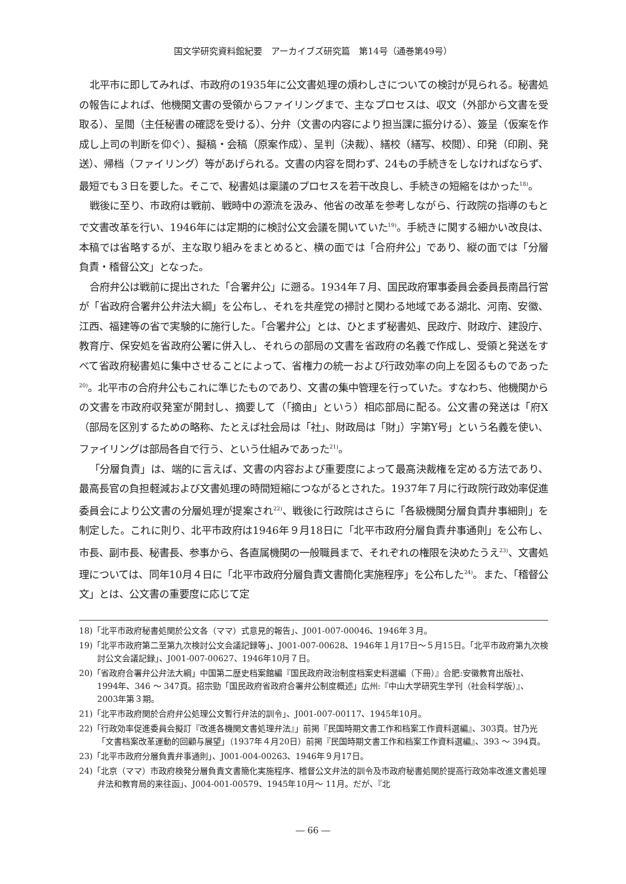国文学研究資料館紀要　アーカイブズ研究篇　第14号（通巻第49号）
北平市に即してみれば、市政府の1935年に公文書処理の煩わしさについての検討が見られる。秘書処の報告によれば、他機関文書の受領からファイリングまで、主なプロセスは、収文（外部から文書を受取る）、呈閲（主任秘書の確認を受ける）、分弁（文書の内容により担当課に振分ける）、簽呈（仮案を作成し上司の判断を仰ぐ）、擬稿・会稿（原案作成）、呈判（決裁）、繕校（繕写、校閲）、印発（印刷、発送）、帰档（ファイリング）等があげられる。文書の内容を問わず、24もの手続きをしなければならず、最短でも３日を要した。そこで、秘書処は稟議のプロセスを若干改良し、手続きの短縮をはかった<sup>18)</sup>。
戦後に至り、市政府は戦前、戦時中の源流を汲み、他省の改革を参考しながら、行政院の指導のもとで文書改革を行い、1946年には定期的に検討公文会議を開いていた<sup>19)</sup>。手続きに関する細かい改良は、本稿では省略するが、主な取り組みをまとめると、横の面では「合府弁公」であり、縦の面では「分層負責・稽督公文」となった。
合府弁公は戦前に提出された「合署弁公」に遡る。1934年７月、国民政府軍事委員会委員長南昌行営が「省政府合署弁公弁法大綱」を公布し、それを共産党の掃討と関わる地域である湖北、河南、安徽、江西、福建等の省で実験的に施行した。「合署弁公」とは、ひとまず秘書処、民政庁、財政庁、建設庁、教育庁、保安処を省政府公署に併入し、それらの部局の文書を省政府の名義で作成し、受領と発送をすべて省政府秘書処に集中させることによって、省権力の統一および行政効率の向上を図るものであった<sup>20)</sup>。北平市の合府弁公もこれに準じたものであり、文書の集中管理を行っていた。すなわち、他機関からの文書を市政府収発室が開封し、摘要して（「摘由」という）相応部局に配る。公文書の発送は「府X（部局を区別するための略称、たとえば社会局は「社」、財政局は「財」）字第Y号」という名義を使い、ファイリングは部局各自で行う、という仕組みであった<sup>21)</sup>。
「分層負責」は、端的に言えば、文書の内容および重要度によって最高決裁権を定める方法であり、最高長官の負担軽減および文書処理の時間短縮につながるとされた。1937年７月に行政院行政効率促進委員会により公文書の分層処理が提案され<sup>22)</sup>、戦後に行政院はさらに「各級機関分層負責弁事細則」を制定した。これに則り、北平市政府は1946年９月18日に「北平市政府分層負責弁事通則」を公布し、市長、副市長、秘書長、参事から、各直属機関の一般職員まで、それぞれの権限を決めたうえ<sup>23)</sup>、文書処理については、同年10月４日に「北平市政府分層負責文書簡化実施程序」を公布した<sup>24)</sup>。また、「稽督公文」とは、公文書の重要度に応じて定
18)「北平市政府秘書処関於公文各（ママ）式意見的報告」、J001-007-00046、1946年３月。
19)「北平市政府第二至第九次検討公文会議記録等」、J001-007-00628、1946年１月17日～５月15日。「北平市政府第九次検討公文会議記録」、J001-007-00627、1946年10月７日。
20)「省政府合署弁公弁法大綱」中国第二歴史档案館編『国民政府政治制度档案史料選編（下冊）』合肥:安徽教育出版社、1994年、346 ～ 347頁。招宗勁「国民政府省政府合署弁公制度概述」広州:『中山大学研究生学刊（社会科学版）』、2003年第３期。
21)「北平市政府関於合府弁公処理公文暫行弁法的訓令」、J001-007-00117、1945年10月。
22)「行政効率促進委員会擬訂『改進各機関文書処理弁法』」前掲『民国時期文書工作和档案工作資料選編』、303頁。甘乃光「文書档案改革運動的回顧与展望」（1937年４月20日）前掲『民国時期文書工作和档案工作資料選編』、393 ～ 394頁。
23)「北平市政府分層負責弁事通則」、J001-004-00263、1946年９月17日。
24)「北京（ママ）市政府検発分層負責文書簡化実施程序、稽督公文弁法的訓令及市政府秘書処関於提高行政効率改進文書処理弁法和教育局的来往函」、J004-001-00579、1945年10月～ 11月。だが、『北
― 66 ―